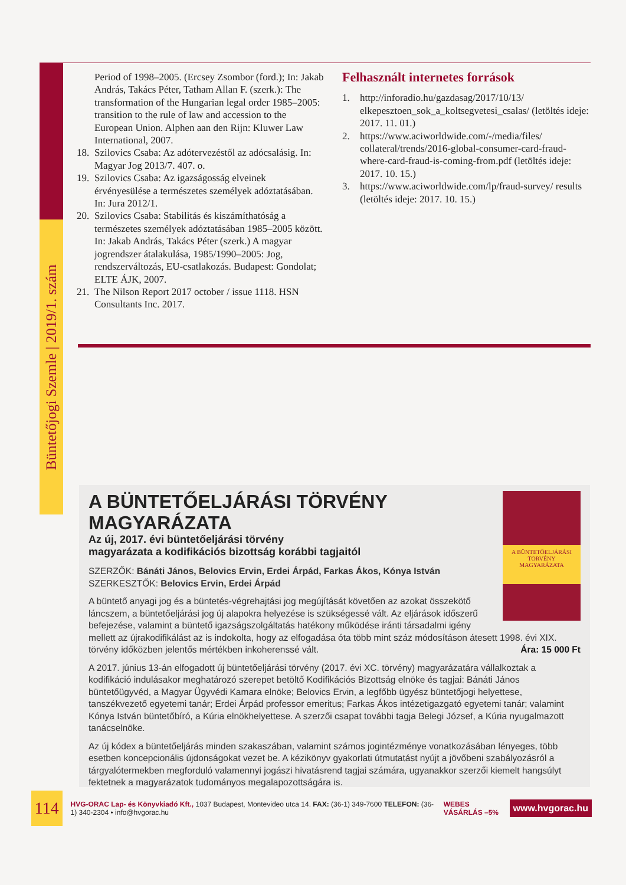Büntetőjogi Szemle | 2019/1. szám
Period of 1998–2005. (Ercsey Zsombor (ford.); In: Jakab András, Takács Péter, Tatham Allan F. (szerk.): The transformation of the Hungarian legal order 1985–2005: transition to the rule of law and accession to the European Union. Alphen aan den Rijn: Kluwer Law International, 2007.
18. Szilovics Csaba: Az adótervezéstől az adócsalásig. In: Magyar Jog 2013/7. 407. o.
19. Szilovics Csaba: Az igazságosság elveinek érvényesülése a természetes személyek adóztatásában. In: Jura 2012/1.
20. Szilovics Csaba: Stabilitás és kiszámíthatóság a természetes személyek adóztatásában 1985–2005 között. In: Jakab András, Takács Péter (szerk.) A magyar jogrendszer átalakulása, 1985/1990–2005: Jog, rendszerváltozás, EU-csatlakozás. Budapest: Gondolat; ELTE ÁJK, 2007.
21. The Nilson Report 2017 october / issue 1118. HSN Consultants Inc. 2017.
Felhasznált internetes források
1. http://inforadio.hu/gazdasag/2017/10/13/ elkepesztoen_sok_a_koltsegvetesi_csalas/ (letöltés ideje: 2017. 11. 01.)
2. https://www.aciworldwide.com/-/media/files/ collateral/trends/2016-global-consumer-card-fraud-where-card-fraud-is-coming-from.pdf (letöltés ideje: 2017. 10. 15.)
3. https://www.aciworldwide.com/lp/fraud-survey/ results (letöltés ideje: 2017. 10. 15.)
A BÜNTETŐELJÁRÁSI
TÖRVÉNY
MAGYARÁZATA
A BÜNTETŐELJÁRÁSI TÖRVÉNY MAGYARÁZATA
Az új, 2017. évi büntetőeljárási törvény
magyarázata a kodifikációs bizottság korábbi tagjaitól
SZERZŐK: Bánáti János, Belovics Ervin, Erdei Árpád, Farkas Ákos, Kónya István
SZERKESZTŐK: Belovics Ervin, Erdei Árpád
A büntető anyagi jog és a büntetés-végrehajtási jog megújítását követően az azokat összekötő láncszem, a büntetőeljárási jog új alapokra helyezése is szükségessé vált. Az eljárások időszerű befejezése, valamint a büntető igazságszolgáltatás hatékony működése iránti társadalmi igény mellett az újrakodifikálást az is indokolta, hogy az elfogadása óta több mint száz módosításon átesett 1998. évi XIX. törvény időközben jelentős mértékben inkoherenssé vált. Ára: 15 000 Ft
A 2017. június 13-án elfogadott új büntetőeljárási törvény (2017. évi XC. törvény) magyarázatára vállalkoztak a kodifikáció indulásakor meghatározó szerepet betöltő Kodifikációs Bizottság elnöke és tagjai: Bánáti János büntetőügyvéd, a Magyar Ügyvédi Kamara elnöke; Belovics Ervin, a legfőbb ügyész büntetőjogi helyettese, tanszékvezető egyetemi tanár; Erdei Árpád professor emeritus; Farkas Ákos intézetigazgató egyetemi tanár; valamint Kónya István büntetőbíró, a Kúria elnökhelyettese. A szerzői csapat további tagja Belegi József, a Kúria nyugalmazott tanácselnöke.
Az új kódex a büntetőeljárás minden szakaszában, valamint számos jogintézménye vonatkozásában lényeges, több esetben koncepcionális újdonságokat vezet be. A kézikönyv gyakorlati útmutatást nyújt a jövőbeni szabályozásról a tárgyalótermekben megforduló valamennyi jogászi hivatásrend tagjai számára, ugyanakkor szerzői kiemelt hangsúlyt fektetnek a magyarázatok tudományos megalapozottságára is.
114
HVG-ORAC Lap- és Könyvkiadó Kft., 1037 Budapest, Montevideo utca 14. FAX: (36-1) 349-7600 TELEFON: (36-1) 340-2304 • info@hvgorac.hu WEBES VÁSÁRLÁS –5% www.hvgorac.hu